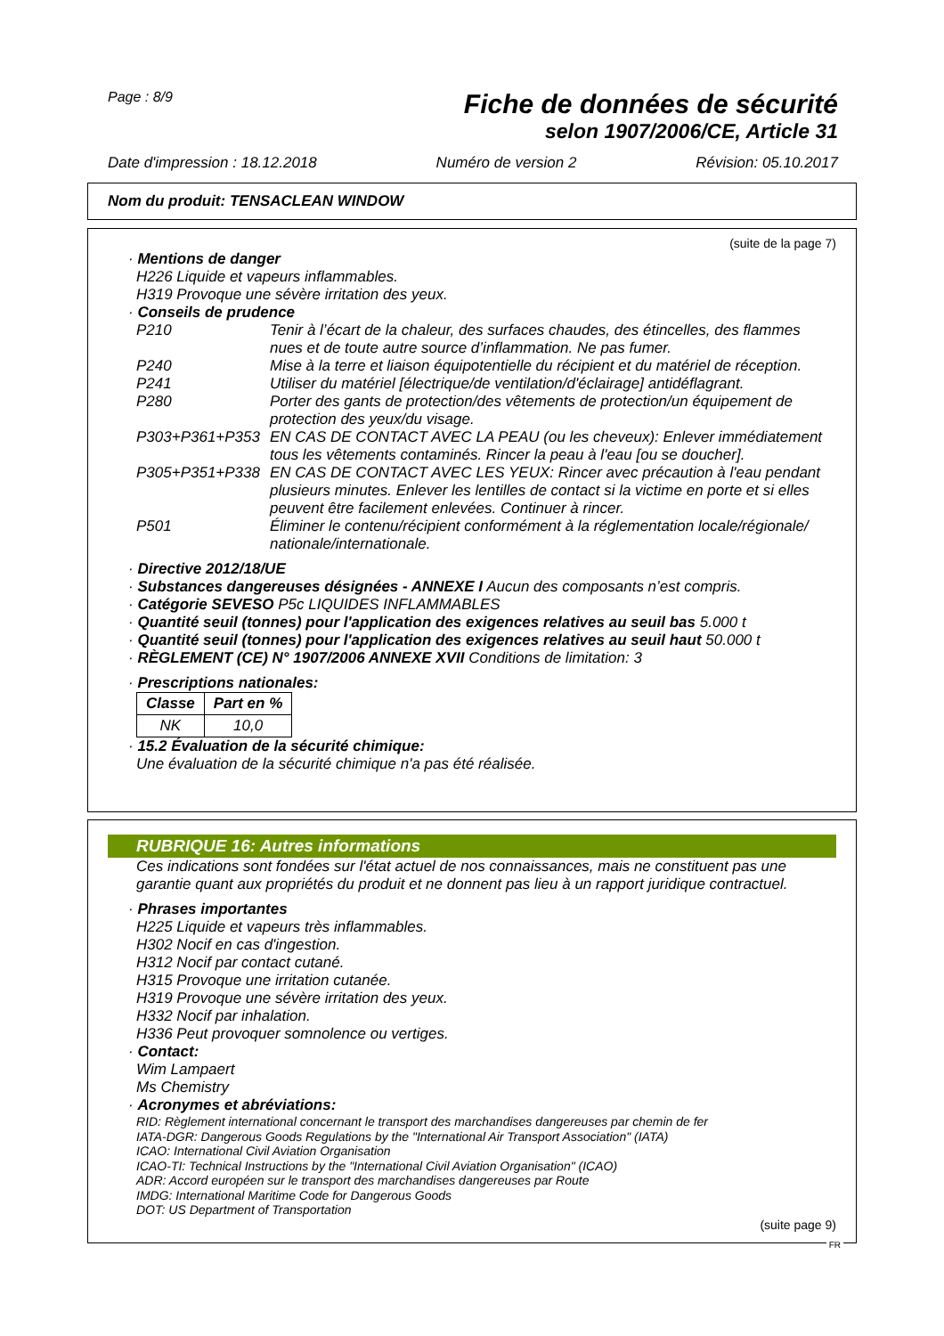Page : 8/9
Fiche de données de sécurité
selon 1907/2006/CE, Article 31
Date d'impression : 18.12.2018 Numéro de version 2 Révision: 05.10.2017
Nom du produit: TENSACLEAN WINDOW
(suite de la page 7)
· Mentions de danger
H226 Liquide et vapeurs inflammables.
H319 Provoque une sévère irritation des yeux.
· Conseils de prudence
P210 Tenir à l’écart de la chaleur, des surfaces chaudes, des étincelles, des flammes nues et de toute autre source d’inflammation. Ne pas fumer.
P240 Mise à la terre et liaison équipotentielle du récipient et du matériel de réception.
P241 Utiliser du matériel [électrique/de ventilation/d'éclairage] antidéflagrant.
P280 Porter des gants de protection/des vêtements de protection/un équipement de protection des yeux/du visage.
P303+P361+P353 EN CAS DE CONTACT AVEC LA PEAU (ou les cheveux): Enlever immédiatement tous les vêtements contaminés. Rincer la peau à l'eau [ou se doucher].
P305+P351+P338 EN CAS DE CONTACT AVEC LES YEUX: Rincer avec précaution à l'eau pendant plusieurs minutes. Enlever les lentilles de contact si la victime en porte et si elles peuvent être facilement enlevées. Continuer à rincer.
P501 Éliminer le contenu/récipient conformément à la réglementation locale/régionale/ nationale/internationale.
· Directive 2012/18/UE
· Substances dangereuses désignées - ANNEXE I Aucun des composants n’est compris.
· Catégorie SEVESO P5c LIQUIDES INFLAMMABLES
· Quantité seuil (tonnes) pour l'application des exigences relatives au seuil bas 5.000 t
· Quantité seuil (tonnes) pour l'application des exigences relatives au seuil haut 50.000 t
· RÈGLEMENT (CE) N° 1907/2006 ANNEXE XVII Conditions de limitation: 3
· Prescriptions nationales:
| Classe | Part en % |
| --- | --- |
| NK | 10,0 |
· 15.2 Évaluation de la sécurité chimique:
Une évaluation de la sécurité chimique n'a pas été réalisée.
RUBRIQUE 16: Autres informations
Ces indications sont fondées sur l'état actuel de nos connaissances, mais ne constituent pas une garantie quant aux propriétés du produit et ne donnent pas lieu à un rapport juridique contractuel.
· Phrases importantes
H225 Liquide et vapeurs très inflammables.
H302 Nocif en cas d'ingestion.
H312 Nocif par contact cutané.
H315 Provoque une irritation cutanée.
H319 Provoque une sévère irritation des yeux.
H332 Nocif par inhalation.
H336 Peut provoquer somnolence ou vertiges.
· Contact:
Wim Lampaert
Ms Chemistry
· Acronymes et abréviations:
RID: Règlement international concernant le transport des marchandises dangereuses par chemin de fer
IATA-DGR: Dangerous Goods Regulations by the "International Air Transport Association" (IATA)
ICAO: International Civil Aviation Organisation
ICAO-TI: Technical Instructions by the "International Civil Aviation Organisation" (ICAO)
ADR: Accord européen sur le transport des marchandises dangereuses par Route
IMDG: International Maritime Code for Dangerous Goods
DOT: US Department of Transportation
(suite page 9)
FR